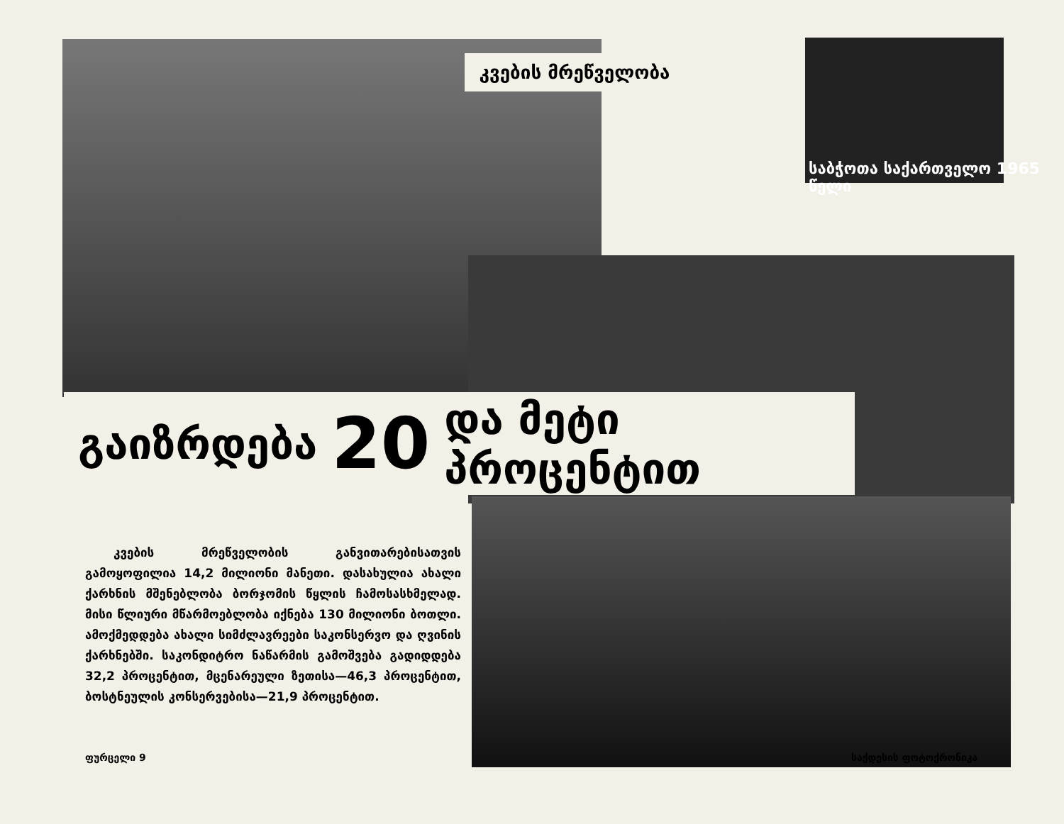კვების მრეწველობა
საბჭოთა საქართველო 1965 წელი
გაიზრდება 20 და მეტი პროცენტით
კვების მრეწველობის განვითარებისათვის გამოყოფილია 14,2 მილიონი მანეთი. დასახულია ახალი ქარხნის მშენებლობა ბორჯომის წყლის ჩამოსასხმელად. მისი წლიური მწარმოებლობა იქნება 130 მილიონი ბოთლი. ამოქმედდება ახალი სიმძლავრეები საკონსერვო და ღვინის ქარხნებში. საკონდიტრო ნაწარმის გამოშვება გადიდდება 32,2 პროცენტით, მცენარეული ზეთისა—46,3 პროცენტით, ბოსტნეულის კონსერვებისა—21,9 პროცენტით.
ფურცელი 9 საქდესის ფოტოქრონიკა